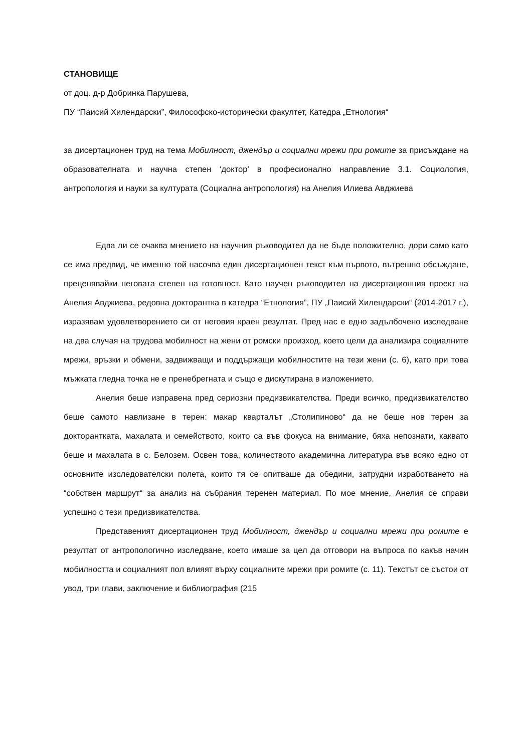СТАНОВИЩЕ
от доц. д-р Добринка Парушева,
ПУ “Паисий Хилендарски”, Философско-исторически факултет, Катедра „Етнология“
за дисертационен труд на тема Мобилност, джендър и социални мрежи при ромите за присъждане на образователната и научна степен ‘доктор’ в професионално направление 3.1. Социология, антропология и науки за културата (Социална антропология) на Анелия Илиева Авджиева
Едва ли се очаква мнението на научния ръководител да не бъде положително, дори само като се има предвид, че именно той насочва един дисертационен текст към първото, вътрешно обсъждане, преценявайки неговата степен на готовност. Като научен ръководител на дисертационния проект на Анелия Авджиева, редовна докторантка в катедра “Етнология”, ПУ „Паисий Хилендарски“ (2014-2017 г.), изразявам удовлетворението си от неговия краен резултат. Пред нас е едно задълбочено изследване на два случая на трудова мобилност на жени от ромски произход, което цели да анализира социалните мрежи, връзки и обмени, задвижващи и поддържащи мобилностите на тези жени (с. 6), като при това мъжката гледна точка не е пренебрегната и също е дискутирана в изложението.
Анелия беше изправена пред сериозни предизвикателства. Преди всичко, предизвикателство беше самото навлизане в терен: макар кварталът „Столипиново“ да не беше нов терен за докторантката, махалата и семейството, които са във фокуса на внимание, бяха непознати, каквато беше и махалата в с. Белозем. Освен това, количеството академична литература във всяко едно от основните изследователски полета, които тя се опитваше да обедини, затрудни изработването на “собствен маршрут“ за анализ на събрания теренен материал. По мое мнение, Анелия се справи успешно с тези предизвикателства.
Представеният дисертационен труд Мобилност, джендър и социални мрежи при ромите е резултат от антропологично изследване, което имаше за цел да отговори на въпроса по какъв начин мобилността и социалният пол влияят върху социалните мрежи при ромите (с. 11). Текстът се състои от увод, три глави, заключение и библиография (215